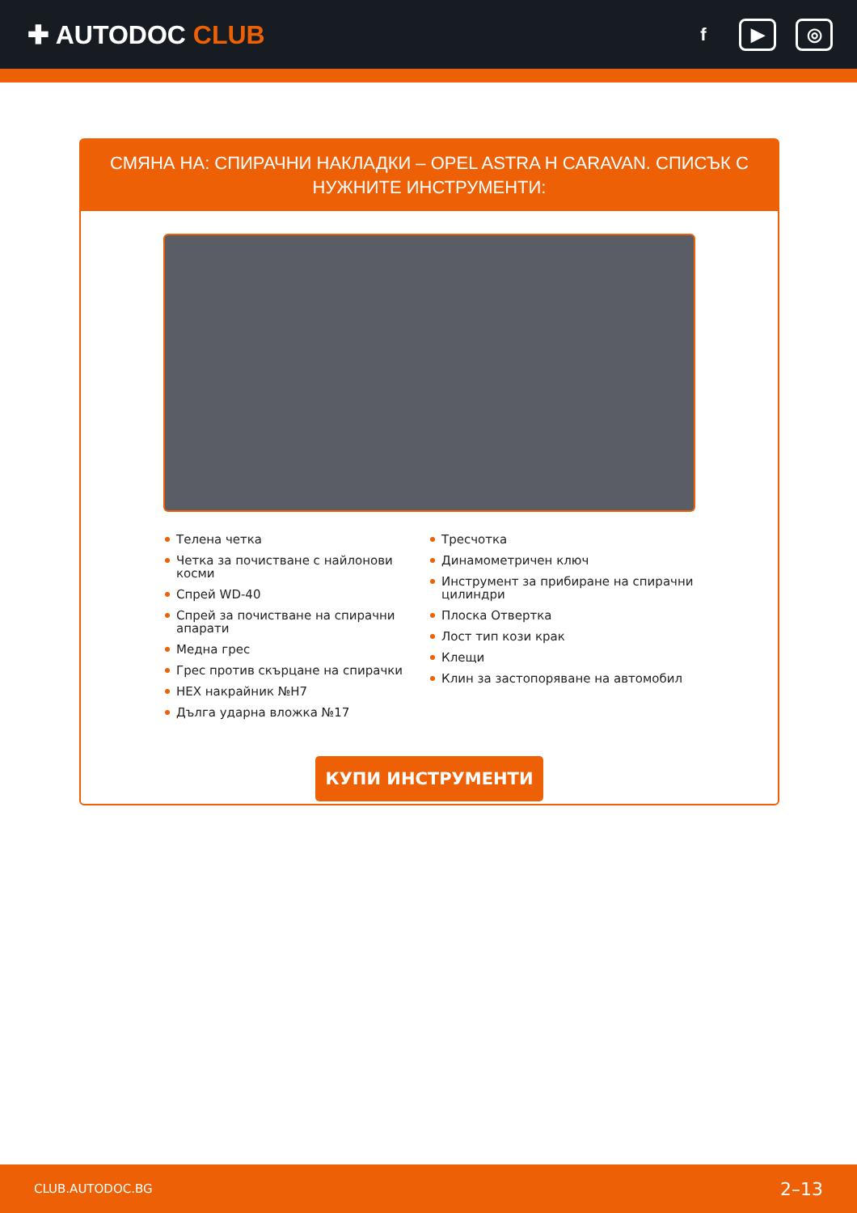✚ AUTODOC CLUB
f ▶ ◎
СМЯНА НА: СПИРАЧНИ НАКЛАДКИ – OPEL ASTRA H CARAVAN. СПИСЪК С НУЖНИТЕ ИНСТРУМЕНТИ:
Телена четка
Четка за почистване с найлонови косми
Спрей WD-40
Спрей за почистване на спирачни апарати
Медна грес
Грес против скърцане на спирачки
HEX накрайник №H7
Дълга ударна вложка №17
Тресчотка
Динамометричен ключ
Инструмент за прибиране на спирачни цилиндри
Плоска Отвертка
Лост тип кози крак
Клещи
Клин за застопоряване на автомобил
КУПИ ИНСТРУМЕНТИ
CLUB.AUTODOC.BG 2–13